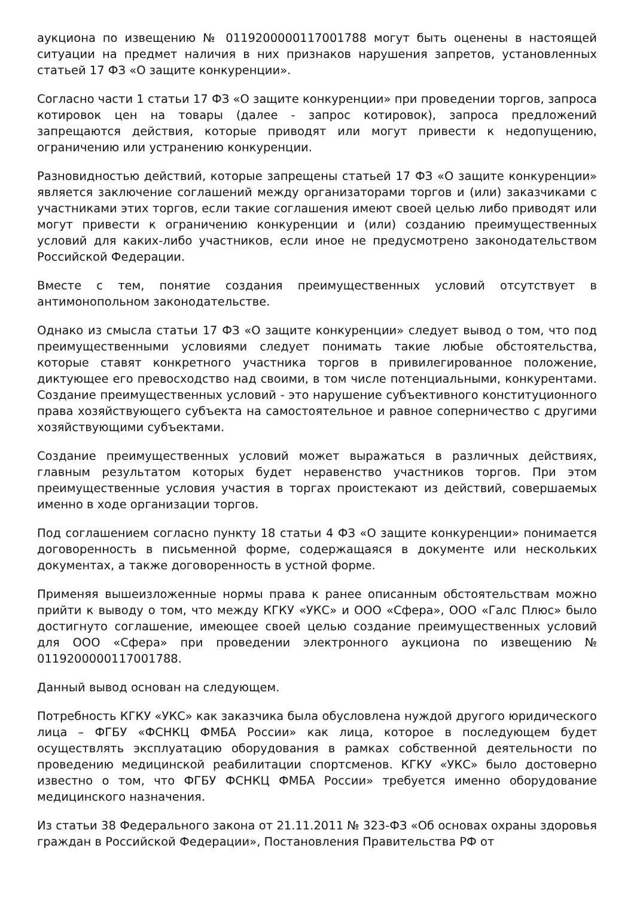аукциона по извещению № 0119200000117001788 могут быть оценены в настоящей ситуации на предмет наличия в них признаков нарушения запретов, установленных статьей 17 ФЗ «О защите конкуренции».
Согласно части 1 статьи 17 ФЗ «О защите конкуренции» при проведении торгов, запроса котировок цен на товары (далее - запрос котировок), запроса предложений запрещаются действия, которые приводят или могут привести к недопущению, ограничению или устранению конкуренции.
Разновидностью действий, которые запрещены статьей 17 ФЗ «О защите конкуренции» является заключение соглашений между организаторами торгов и (или) заказчиками с участниками этих торгов, если такие соглашения имеют своей целью либо приводят или могут привести к ограничению конкуренции и (или) созданию преимущественных условий для каких-либо участников, если иное не предусмотрено законодательством Российской Федерации.
Вместе с тем, понятие создания преимущественных условий отсутствует в антимонопольном законодательстве.
Однако из смысла статьи 17 ФЗ «О защите конкуренции» следует вывод о том, что под преимущественными условиями следует понимать такие любые обстоятельства, которые ставят конкретного участника торгов в привилегированное положение, диктующее его превосходство над своими, в том числе потенциальными, конкурентами. Создание преимущественных условий - это нарушение субъективного конституционного права хозяйствующего субъекта на самостоятельное и равное соперничество с другими хозяйствующими субъектами.
Создание преимущественных условий может выражаться в различных действиях, главным результатом которых будет неравенство участников торгов. При этом преимущественные условия участия в торгах проистекают из действий, совершаемых именно в ходе организации торгов.
Под соглашением согласно пункту 18 статьи 4 ФЗ «О защите конкуренции» понимается договоренность в письменной форме, содержащаяся в документе или нескольких документах, а также договоренность в устной форме.
Применяя вышеизложенные нормы права к ранее описанным обстоятельствам можно прийти к выводу о том, что между КГКУ «УКС» и ООО «Сфера», ООО «Галс Плюс» было достигнуто соглашение, имеющее своей целью создание преимущественных условий для ООО «Сфера» при проведении электронного аукциона по извещению № 0119200000117001788.
Данный вывод основан на следующем.
Потребность КГКУ «УКС» как заказчика была обусловлена нуждой другого юридического лица – ФГБУ «ФСНКЦ ФМБА России» как лица, которое в последующем будет осуществлять эксплуатацию оборудования в рамках собственной деятельности по проведению медицинской реабилитации спортсменов. КГКУ «УКС» было достоверно известно о том, что ФГБУ ФСНКЦ ФМБА России» требуется именно оборудование медицинского назначения.
Из статьи 38 Федерального закона от 21.11.2011 № 323-ФЗ «Об основах охраны здоровья граждан в Российской Федерации», Постановления Правительства РФ от